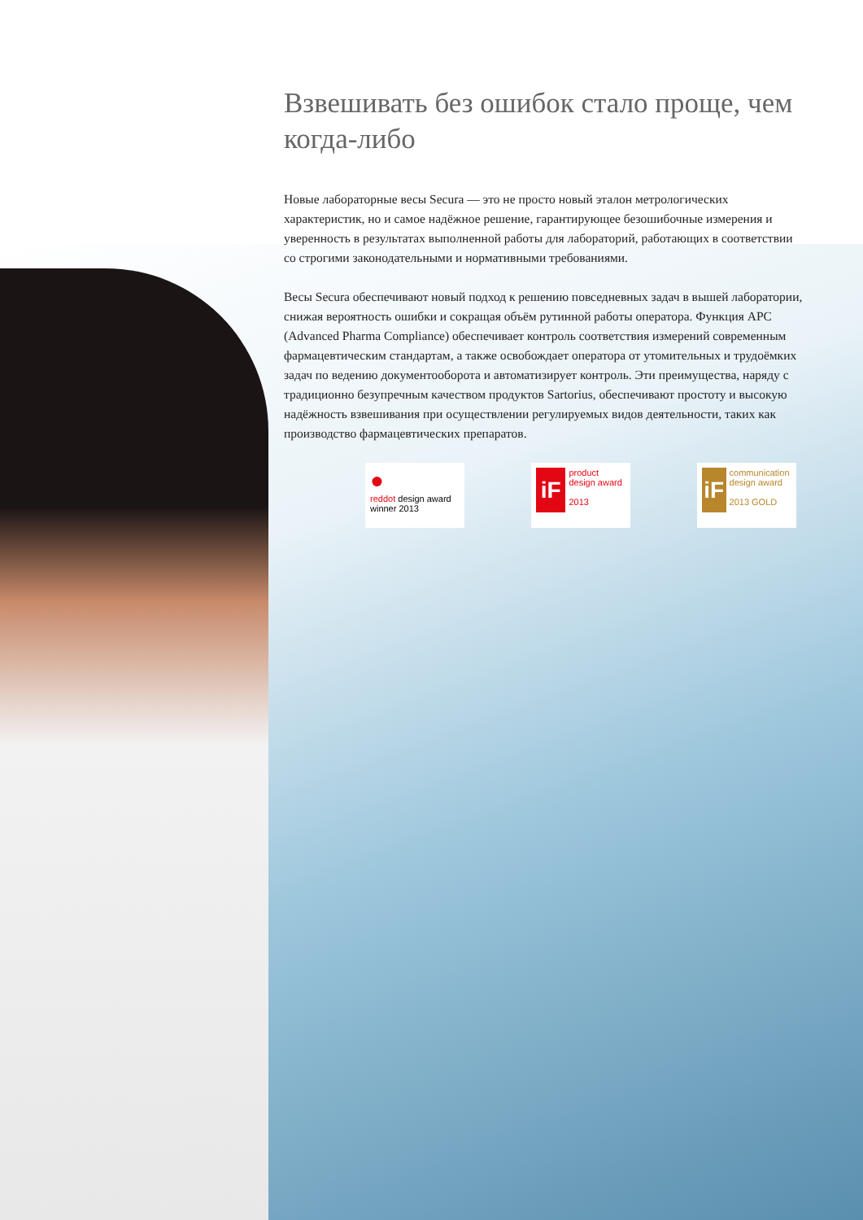Взвешивать без ошибок стало проще, чем когда-либо
Новые лабораторные весы Secura — это не просто новый эталон метрологических характеристик, но и самое надёжное решение, гарантирующее безошибочные измерения и уверенность в результатах выполненной работы для лабораторий, работающих в соответствии со строгими законодательными и нормативными требованиями.
Весы Secura обеспечивают новый подход к решению повседневных задач в вышей лаборатории, снижая вероятность ошибки и сокращая объём рутинной работы оператора. Функция APC (Advanced Pharma Compliance) обеспечивает контроль соответствия измерений современным фармацевтическим стандартам, а также освобождает оператора от утомительных и трудоёмких задач по ведению документооборота и автоматизирует контроль. Эти преимущества, наряду с традиционно безупречным качеством продуктов Sartorius, обеспечивают простоту и высокую надёжность взвешивания при осуществлении регулируемых видов деятельности, таких как производство фармацевтических препаратов.
●
reddot design award
winner 2013
iF
product design award
2013
iF
communication design award
2013 GOLD